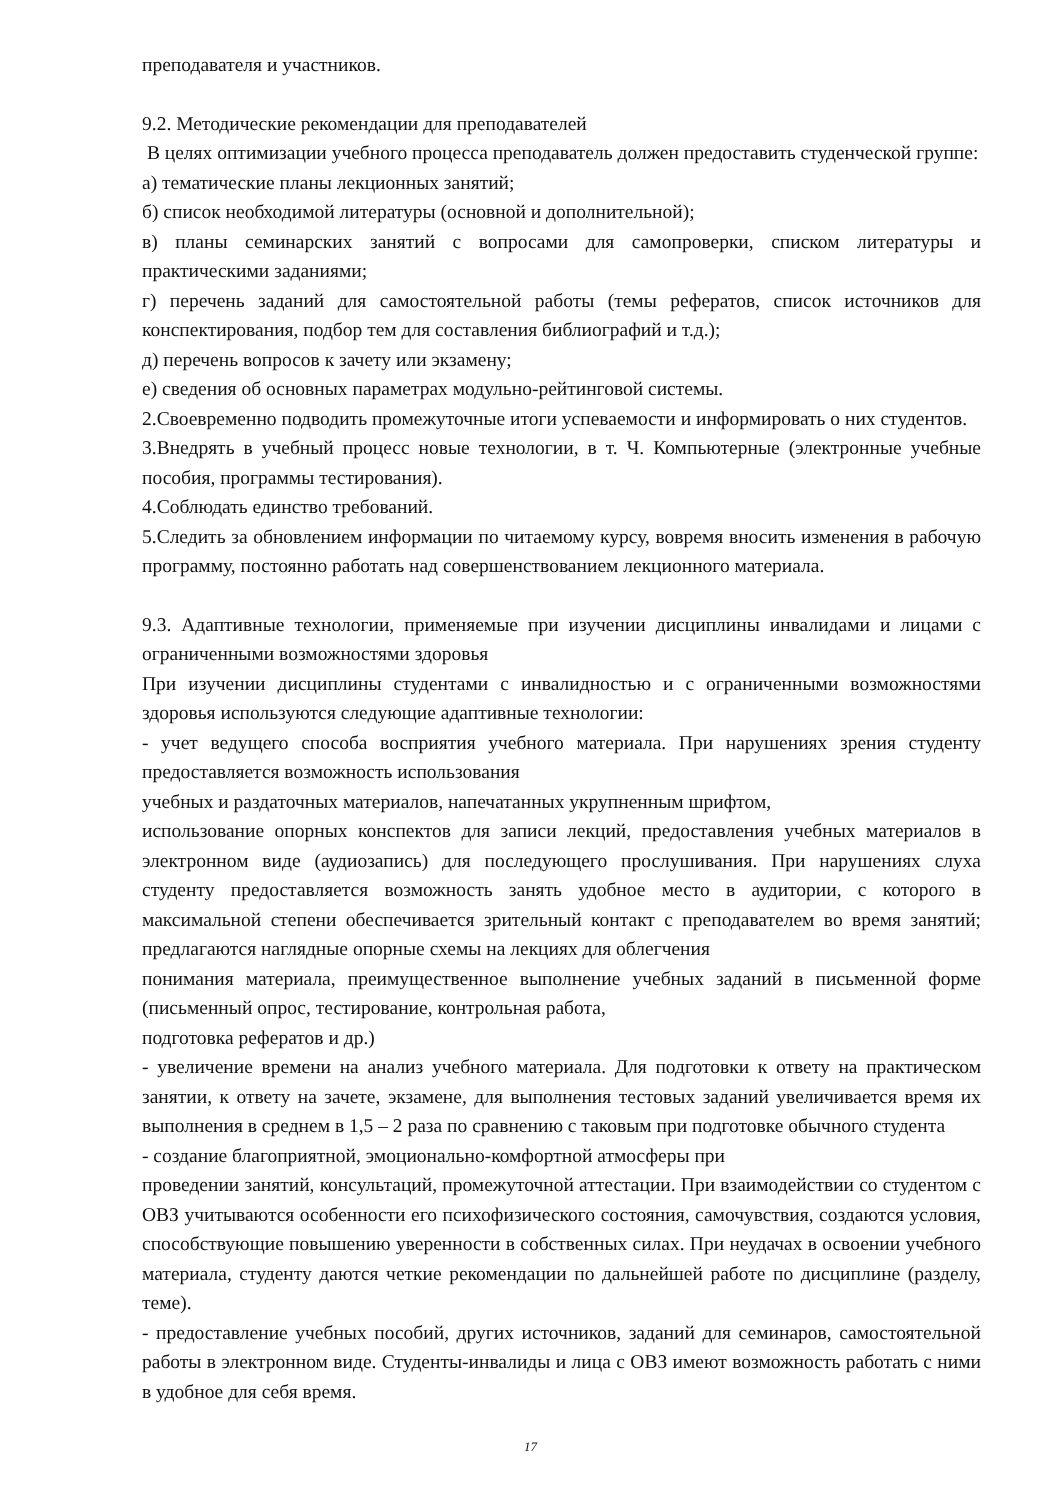преподавателя и участников.
9.2. Методические рекомендации для преподавателей
В целях оптимизации учебного процесса преподаватель должен предоставить студенческой группе:
а) тематические планы лекционных занятий;
б) список необходимой литературы (основной и дополнительной);
в) планы семинарских занятий с вопросами для самопроверки, списком литературы и практическими заданиями;
г) перечень заданий для самостоятельной работы (темы рефератов, список источников для конспектирования, подбор тем для составления библиографий и т.д.);
д) перечень вопросов к зачету или экзамену;
е) сведения об основных параметрах модульно-рейтинговой системы.
2.Своевременно подводить промежуточные итоги успеваемости и информировать о них студентов.
3.Внедрять в учебный процесс новые технологии, в т. Ч. Компьютерные (электронные учебные пособия, программы тестирования).
4.Соблюдать единство требований.
5.Следить за обновлением информации по читаемому курсу, вовремя вносить изменения в рабочую программу, постоянно работать над совершенствованием лекционного материала.
9.3. Адаптивные технологии, применяемые при изучении дисциплины инвалидами и лицами с ограниченными возможностями здоровья
При изучении дисциплины студентами с инвалидностью и с ограниченными возможностями здоровья используются следующие адаптивные технологии:
- учет ведущего способа восприятия учебного материала. При нарушениях зрения студенту предоставляется возможность использования
учебных и раздаточных материалов, напечатанных укрупненным шрифтом,
использование опорных конспектов для записи лекций, предоставления учебных материалов в электронном виде (аудиозапись) для последующего прослушивания. При нарушениях слуха студенту предоставляется возможность занять удобное место в аудитории, с которого в максимальной степени обеспечивается зрительный контакт с преподавателем во время занятий; предлагаются наглядные опорные схемы на лекциях для облегчения
понимания материала, преимущественное выполнение учебных заданий в письменной форме (письменный опрос, тестирование, контрольная работа,
подготовка рефератов и др.)
- увеличение времени на анализ учебного материала. Для подготовки к ответу на практическом занятии, к ответу на зачете, экзамене, для выполнения тестовых заданий увеличивается время их выполнения в среднем в 1,5 – 2 раза по сравнению с таковым при подготовке обычного студента
- создание благоприятной, эмоционально-комфортной атмосферы при
проведении занятий, консультаций, промежуточной аттестации. При взаимодействии со студентом с ОВЗ учитываются особенности его психофизического состояния, самочувствия, создаются условия, способствующие повышению уверенности в собственных силах. При неудачах в освоении учебного материала, студенту даются четкие рекомендации по дальнейшей работе по дисциплине (разделу, теме).
- предоставление учебных пособий, других источников, заданий для семинаров, самостоятельной работы в электронном виде. Студенты-инвалиды и лица с ОВЗ имеют возможность работать с ними в удобное для себя время.
17